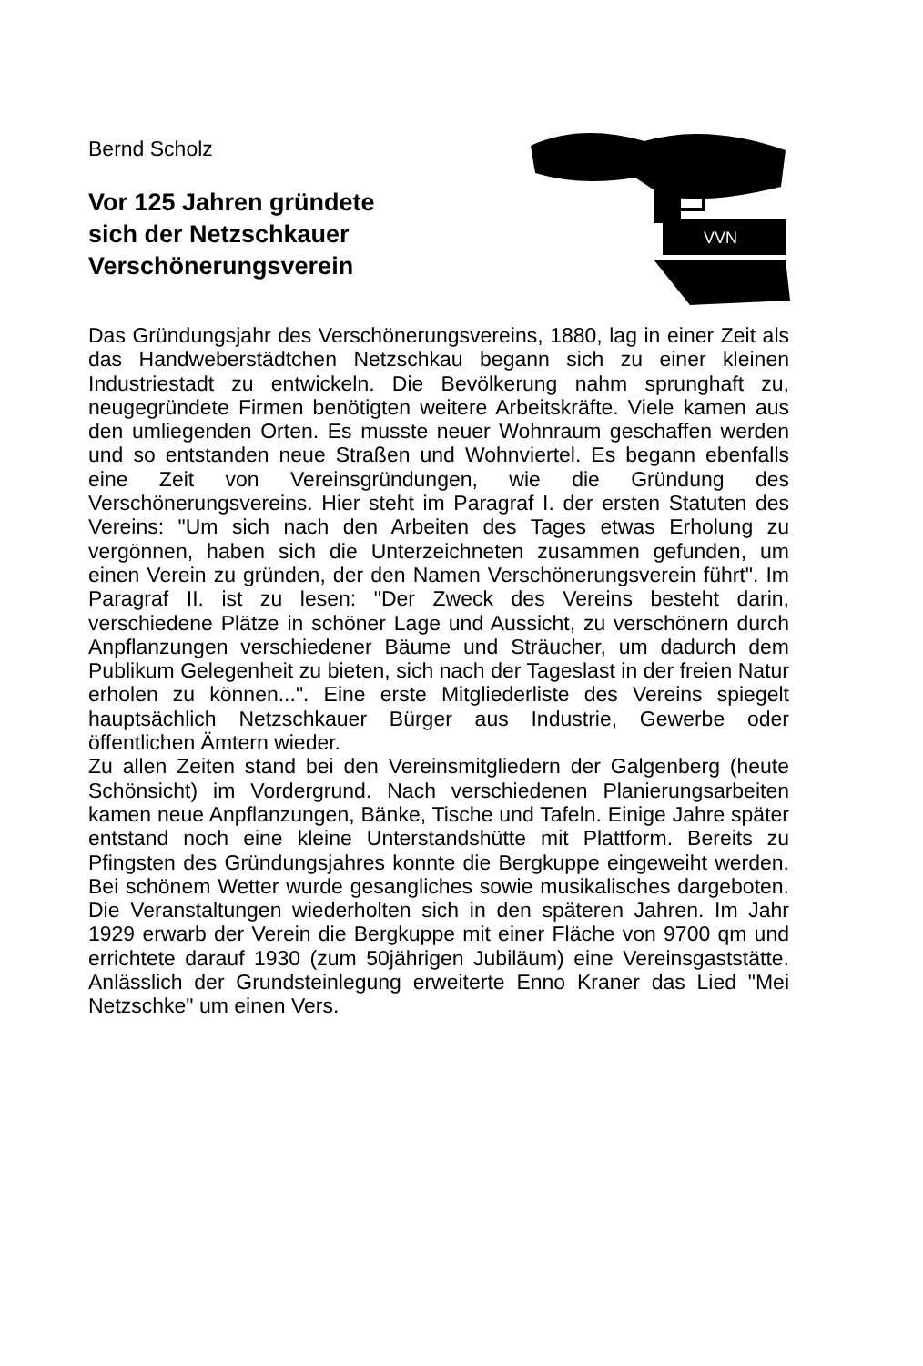Bernd Scholz
Vor 125 Jahren gründete
sich der Netzschkauer
Verschönerungsverein
VVN
Das Gründungsjahr des Verschönerungsvereins, 1880, lag in einer Zeit als das Handweberstädtchen Netzschkau begann sich zu einer kleinen Industriestadt zu entwickeln. Die Bevölkerung nahm sprunghaft zu, neugegründete Firmen benötigten weitere Arbeitskräfte. Viele kamen aus den umliegenden Orten. Es musste neuer Wohnraum geschaffen werden und so entstanden neue Straßen und Wohnviertel. Es begann ebenfalls eine Zeit von Vereinsgründungen, wie die Gründung des Verschönerungsvereins. Hier steht im Paragraf I. der ersten Statuten des Vereins: "Um sich nach den Arbeiten des Tages etwas Erholung zu vergönnen, haben sich die Unterzeichneten zusammen gefunden, um einen Verein zu gründen, der den Namen Verschönerungsverein führt". Im Paragraf II. ist zu lesen: "Der Zweck des Vereins besteht darin, verschiedene Plätze in schöner Lage und Aussicht, zu verschönern durch Anpflanzungen verschiedener Bäume und Sträucher, um dadurch dem Publikum Gelegenheit zu bieten, sich nach der Tageslast in der freien Natur erholen zu können...". Eine erste Mitgliederliste des Vereins spiegelt hauptsächlich Netzschkauer Bürger aus Industrie, Gewerbe oder öffentlichen Ämtern wieder.
Zu allen Zeiten stand bei den Vereinsmitgliedern der Galgenberg (heute Schönsicht) im Vordergrund. Nach verschiedenen Planierungsarbeiten kamen neue Anpflanzungen, Bänke, Tische und Tafeln. Einige Jahre später entstand noch eine kleine Unterstandshütte mit Plattform. Bereits zu Pfingsten des Gründungsjahres konnte die Bergkuppe eingeweiht werden. Bei schönem Wetter wurde gesangliches sowie musikalisches dargeboten. Die Veranstaltungen wiederholten sich in den späteren Jahren. Im Jahr 1929 erwarb der Verein die Bergkuppe mit einer Fläche von 9700 qm und errichtete darauf 1930 (zum 50jährigen Jubiläum) eine Vereinsgaststätte. Anlässlich der Grundsteinlegung erweiterte Enno Kraner das Lied "Mei Netzschke" um einen Vers.